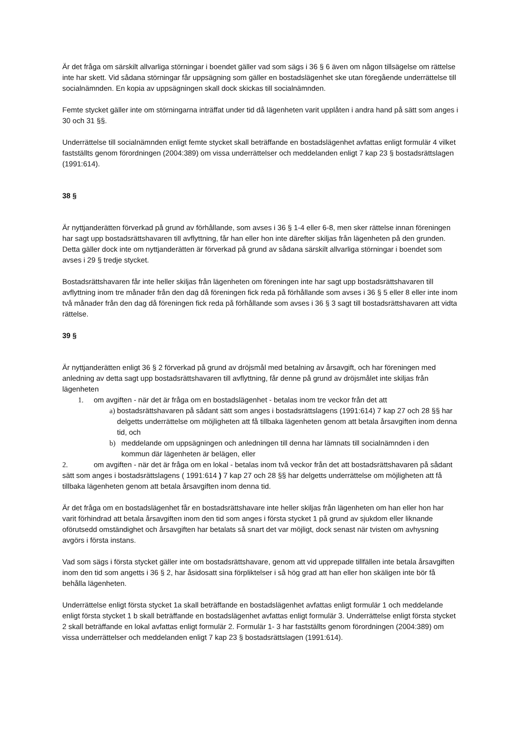Är det fråga om särskilt allvarliga störningar i boendet gäller vad som sägs i 36 § 6 även om någon tillsägelse om rättelse inte har skett. Vid sådana störningar får uppsägning som gäller en bostadslägenhet ske utan föregående underrättelse till socialnämnden. En kopia av uppsägningen skall dock skickas till socialnämnden.
Femte stycket gäller inte om störningarna inträffat under tid då lägenheten varit upplåten i andra hand på sätt som anges i 30 och 31 §§.
Underrättelse till socialnämnden enligt femte stycket skall beträffande en bostadslägenhet avfattas enligt formulär 4 vilket fastställts genom förordningen (2004:389) om vissa underrättelser och meddelanden enligt 7 kap 23 § bostadsrättslagen (1991:614).
38 §
Är nyttjanderätten förverkad på grund av förhållande, som avses i 36 § 1-4 eller 6-8, men sker rättelse innan föreningen har sagt upp bostadsrättshavaren till avflyttning, får han eller hon inte därefter skiljas från lägenheten på den grunden. Detta gäller dock inte om nyttjanderätten är förverkad på grund av sådana särskilt allvarliga störningar i boendet som avses i 29 § tredje stycket.
Bostadsrättshavaren får inte heller skiljas från lägenheten om föreningen inte har sagt upp bostadsrättshavaren till avflyttning inom tre månader från den dag då föreningen fick reda på förhållande som avses i 36 § 5 eller 8 eller inte inom två månader från den dag då föreningen fick reda på förhållande som avses i 36 § 3 sagt till bostadsrättshavaren att vidta rättelse.
39 §
Är nyttjanderätten enligt 36 § 2 förverkad på grund av dröjsmål med betalning av årsavgift, och har föreningen med anledning av detta sagt upp bostadsrättshavaren till avflyttning, får denne på grund av dröjsmålet inte skiljas från lägenheten
1. om avgiften - när det är fråga om en bostadslägenhet - betalas inom tre veckor från det att
a) bostadsrättshavaren på sådant sätt som anges i bostadsrättslagens (1991:614) 7 kap 27 och 28 §§ har delgetts underrättelse om möjligheten att få tillbaka lägenheten genom att betala årsavgiften inom denna tid, och
b) meddelande om uppsägningen och anledningen till denna har lämnats till socialnämnden i den kommun där lägenheten är belägen, eller
2. om avgiften - när det är fråga om en lokal - betalas inom två veckor från det att bostadsrättshavaren på sådant sätt som anges i bostadsrättslagens ( 1991:614 ) 7 kap 27 och 28 §§ har delgetts underrättelse om möjligheten att få tillbaka lägenheten genom att betala årsavgiften inom denna tid.
Är det fråga om en bostadslägenhet får en bostadsrättshavare inte heller skiljas från lägenheten om han eller hon har varit förhindrad att betala årsavgiften inom den tid som anges i första stycket 1 på grund av sjukdom eller liknande oförutsedd omständighet och årsavgiften har betalats så snart det var möjligt, dock senast när tvisten om avhysning avgörs i första instans.
Vad som sägs i första stycket gäller inte om bostadsrättshavare, genom att vid upprepade tillfällen inte betala årsavgiften inom den tid som angetts i 36 § 2, har åsidosatt sina förpliktelser i så hög grad att han eller hon skäligen inte bör få behålla lägenheten.
Underrättelse enligt första stycket 1a skall beträffande en bostadslägenhet avfattas enligt formulär 1 och meddelande enligt första stycket 1 b skall beträffande en bostadslägenhet avfattas enligt formulär 3. Underrättelse enligt första stycket 2 skall beträffande en lokal avfattas enligt formulär 2. Formulär 1- 3 har fastställts genom förordningen (2004:389) om vissa underrättelser och meddelanden enligt 7 kap 23 § bostadsrättslagen (1991:614).